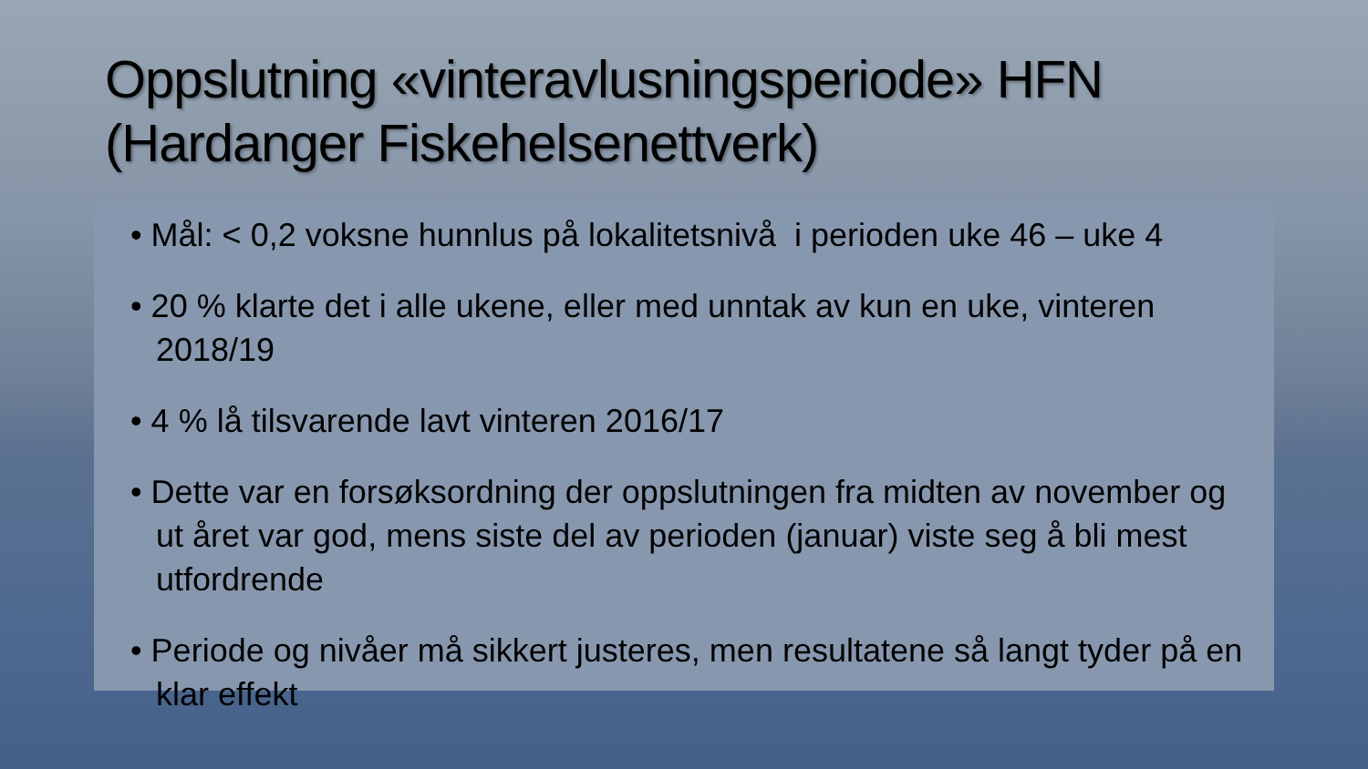Oppslutning «vinteravlusningsperiode» HFN (Hardanger Fiskehelsenettverk)
• Mål: < 0,2 voksne hunnlus på lokalitetsnivå i perioden uke 46 – uke 4
• 20 % klarte det i alle ukene, eller med unntak av kun en uke, vinteren 2018/19
• 4 % lå tilsvarende lavt vinteren 2016/17
• Dette var en forsøksordning der oppslutningen fra midten av november og ut året var god, mens siste del av perioden (januar) viste seg å bli mest utfordrende
• Periode og nivåer må sikkert justeres, men resultatene så langt tyder på en klar effekt